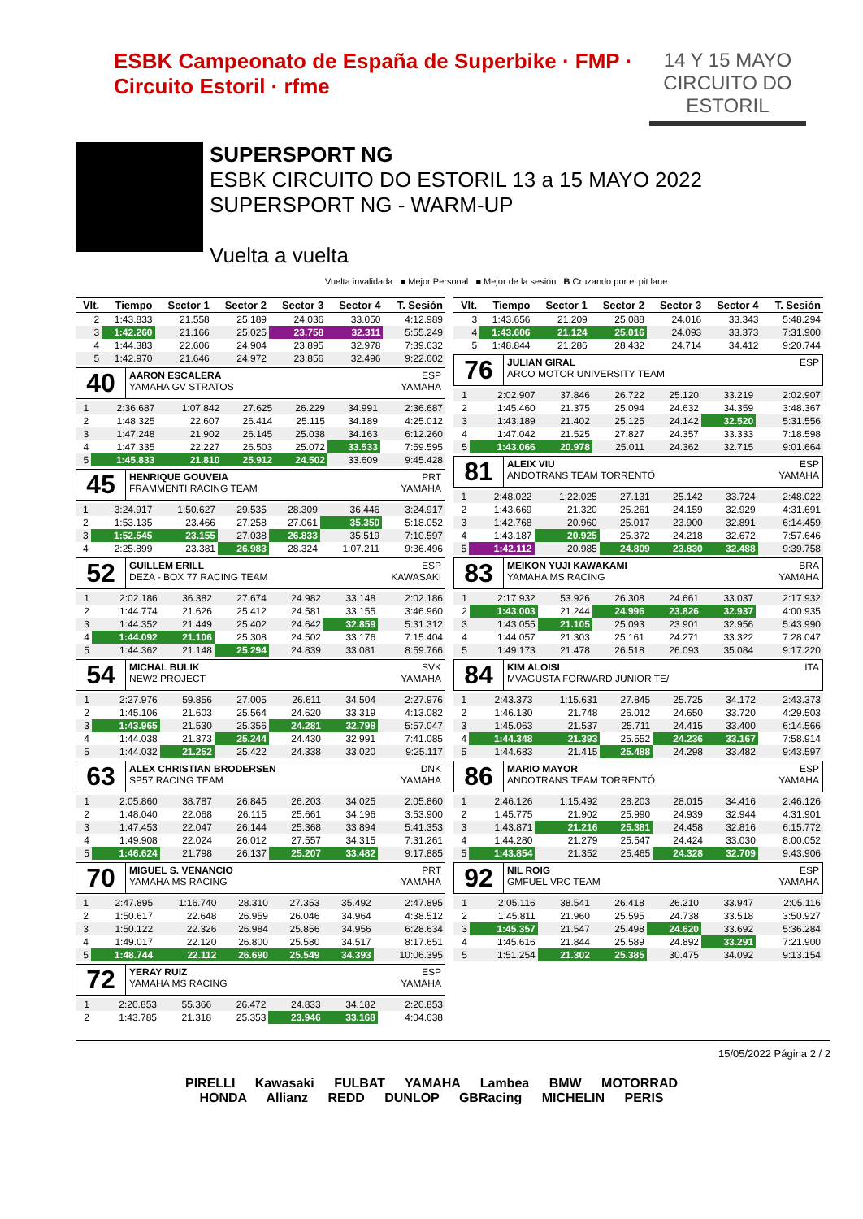ESBK Campeonato de España de Superbike · FMP · Circuito Estoril · rfme
14 Y 15 MAYO
CIRCUITO DO ESTORIL
SUPERSPORT NG
ESBK CIRCUITO DO ESTORIL 13 a 15 MAYO 2022
SUPERSPORT NG - WARM-UP
Vuelta a vuelta
Vuelta invalidada ■ Mejor Personal ■ Mejor de la sesión B Cruzando por el pit lane
| Vlt. | Tiempo | Sector 1 | Sector 2 | Sector 3 | Sector 4 | T. Sesión |
| --- | --- | --- | --- | --- | --- | --- |
| 2 | 1:43.833 | 21.558 | 25.189 | 24.036 | 33.050 | 4:12.989 |
| 3 | 1:42.260 | 21.166 | 25.025 | 23.758 | 32.311 | 5:55.249 |
| 4 | 1:44.383 | 22.606 | 24.904 | 23.895 | 32.978 | 7:39.632 |
| 5 | 1:42.970 | 21.646 | 24.972 | 23.856 | 32.496 | 9:22.602 |
40
AARON ESCALERA ESP
YAMAHA GV STRATOS YAMAHA
| 1 | 2:36.687 | 1:07.842 | 27.625 | 26.229 | 34.991 | 2:36.687 |
| 2 | 1:48.325 | 22.607 | 26.414 | 25.115 | 34.189 | 4:25.012 |
| 3 | 1:47.248 | 21.902 | 26.145 | 25.038 | 34.163 | 6:12.260 |
| 4 | 1:47.335 | 22.227 | 26.503 | 25.072 | 33.533 | 7:59.595 |
| 5 | 1:45.833 | 21.810 | 25.912 | 24.502 | 33.609 | 9:45.428 |
45
HENRIQUE GOUVEIA PRT
FRAMMENTI RACING TEAM YAMAHA
| 1 | 3:24.917 | 1:50.627 | 29.535 | 28.309 | 36.446 | 3:24.917 |
| 2 | 1:53.135 | 23.466 | 27.258 | 27.061 | 35.350 | 5:18.052 |
| 3 | 1:52.545 | 23.155 | 27.038 | 26.833 | 35.519 | 7:10.597 |
| 4 | 2:25.899 | 23.381 | 26.983 | 28.324 | 1:07.211 | 9:36.496 |
52
GUILLEM ERILL ESP
DEZA - BOX 77 RACING TEAM KAWASAKI
| 1 | 2:02.186 | 36.382 | 27.674 | 24.982 | 33.148 | 2:02.186 |
| 2 | 1:44.774 | 21.626 | 25.412 | 24.581 | 33.155 | 3:46.960 |
| 3 | 1:44.352 | 21.449 | 25.402 | 24.642 | 32.859 | 5:31.312 |
| 4 | 1:44.092 | 21.106 | 25.308 | 24.502 | 33.176 | 7:15.404 |
| 5 | 1:44.362 | 21.148 | 25.294 | 24.839 | 33.081 | 8:59.766 |
54
MICHAL BULIK SVK
NEW2 PROJECT YAMAHA
| 1 | 2:27.976 | 59.856 | 27.005 | 26.611 | 34.504 | 2:27.976 |
| 2 | 1:45.106 | 21.603 | 25.564 | 24.620 | 33.319 | 4:13.082 |
| 3 | 1:43.965 | 21.530 | 25.356 | 24.281 | 32.798 | 5:57.047 |
| 4 | 1:44.038 | 21.373 | 25.244 | 24.430 | 32.991 | 7:41.085 |
| 5 | 1:44.032 | 21.252 | 25.422 | 24.338 | 33.020 | 9:25.117 |
63
ALEX CHRISTIAN BRODERSEN DNK
SP57 RACING TEAM YAMAHA
| 1 | 2:05.860 | 38.787 | 26.845 | 26.203 | 34.025 | 2:05.860 |
| 2 | 1:48.040 | 22.068 | 26.115 | 25.661 | 34.196 | 3:53.900 |
| 3 | 1:47.453 | 22.047 | 26.144 | 25.368 | 33.894 | 5:41.353 |
| 4 | 1:49.908 | 22.024 | 26.012 | 27.557 | 34.315 | 7:31.261 |
| 5 | 1:46.624 | 21.798 | 26.137 | 25.207 | 33.482 | 9:17.885 |
70
MIGUEL S. VENANCIO PRT
YAMAHA MS RACING YAMAHA
| 1 | 2:47.895 | 1:16.740 | 28.310 | 27.353 | 35.492 | 2:47.895 |
| 2 | 1:50.617 | 22.648 | 26.959 | 26.046 | 34.964 | 4:38.512 |
| 3 | 1:50.122 | 22.326 | 26.984 | 25.856 | 34.956 | 6:28.634 |
| 4 | 1:49.017 | 22.120 | 26.800 | 25.580 | 34.517 | 8:17.651 |
| 5 | 1:48.744 | 22.112 | 26.690 | 25.549 | 34.393 | 10:06.395 |
72
YERAY RUIZ ESP
YAMAHA MS RACING YAMAHA
| 1 | 2:20.853 | 55.366 | 26.472 | 24.833 | 34.182 | 2:20.853 |
| 2 | 1:43.785 | 21.318 | 25.353 | 23.946 | 33.168 | 4:04.638 |
| Vlt. | Tiempo | Sector 1 | Sector 2 | Sector 3 | Sector 4 | T. Sesión |
| --- | --- | --- | --- | --- | --- | --- |
| 3 | 1:43.656 | 21.209 | 25.088 | 24.016 | 33.343 | 5:48.294 |
| 4 | 1:43.606 | 21.124 | 25.016 | 24.093 | 33.373 | 7:31.900 |
| 5 | 1:48.844 | 21.286 | 28.432 | 24.714 | 34.412 | 9:20.744 |
76
JULIAN GIRAL ESP
ARCO MOTOR UNIVERSITY TEAM
| 1 | 2:02.907 | 37.846 | 26.722 | 25.120 | 33.219 | 2:02.907 |
| 2 | 1:45.460 | 21.375 | 25.094 | 24.632 | 34.359 | 3:48.367 |
| 3 | 1:43.189 | 21.402 | 25.125 | 24.142 | 32.520 | 5:31.556 |
| 4 | 1:47.042 | 21.525 | 27.827 | 24.357 | 33.333 | 7:18.598 |
| 5 | 1:43.066 | 20.978 | 25.011 | 24.362 | 32.715 | 9:01.664 |
81
ALEIX VIU ESP
ANDOTRANS TEAM TORRENTÓ YAMAHA
| 1 | 2:48.022 | 1:22.025 | 27.131 | 25.142 | 33.724 | 2:48.022 |
| 2 | 1:43.669 | 21.320 | 25.261 | 24.159 | 32.929 | 4:31.691 |
| 3 | 1:42.768 | 20.960 | 25.017 | 23.900 | 32.891 | 6:14.459 |
| 4 | 1:43.187 | 20.925 | 25.372 | 24.218 | 32.672 | 7:57.646 |
| 5 | 1:42.112 | 20.985 | 24.809 | 23.830 | 32.488 | 9:39.758 |
83
MEIKON YUJI KAWAKAMI BRA
YAMAHA MS RACING YAMAHA
| 1 | 2:17.932 | 53.926 | 26.308 | 24.661 | 33.037 | 2:17.932 |
| 2 | 1:43.003 | 21.244 | 24.996 | 23.826 | 32.937 | 4:00.935 |
| 3 | 1:43.055 | 21.105 | 25.093 | 23.901 | 32.956 | 5:43.990 |
| 4 | 1:44.057 | 21.303 | 25.161 | 24.271 | 33.322 | 7:28.047 |
| 5 | 1:49.173 | 21.478 | 26.518 | 26.093 | 35.084 | 9:17.220 |
84
KIM ALOISI ITA
MVAGUSTA FORWARD JUNIOR TE/
| 1 | 2:43.373 | 1:15.631 | 27.845 | 25.725 | 34.172 | 2:43.373 |
| 2 | 1:46.130 | 21.748 | 26.012 | 24.650 | 33.720 | 4:29.503 |
| 3 | 1:45.063 | 21.537 | 25.711 | 24.415 | 33.400 | 6:14.566 |
| 4 | 1:44.348 | 21.393 | 25.552 | 24.236 | 33.167 | 7:58.914 |
| 5 | 1:44.683 | 21.415 | 25.488 | 24.298 | 33.482 | 9:43.597 |
86
MARIO MAYOR ESP
ANDOTRANS TEAM TORRENTÓ YAMAHA
| 1 | 2:46.126 | 1:15.492 | 28.203 | 28.015 | 34.416 | 2:46.126 |
| 2 | 1:45.775 | 21.902 | 25.990 | 24.939 | 32.944 | 4:31.901 |
| 3 | 1:43.871 | 21.216 | 25.381 | 24.458 | 32.816 | 6:15.772 |
| 4 | 1:44.280 | 21.279 | 25.547 | 24.424 | 33.030 | 8:00.052 |
| 5 | 1:43.854 | 21.352 | 25.465 | 24.328 | 32.709 | 9:43.906 |
92
NIL ROIG ESP
GMFUEL VRC TEAM YAMAHA
| 1 | 2:05.116 | 38.541 | 26.418 | 26.210 | 33.947 | 2:05.116 |
| 2 | 1:45.811 | 21.960 | 25.595 | 24.738 | 33.518 | 3:50.927 |
| 3 | 1:45.357 | 21.547 | 25.498 | 24.620 | 33.692 | 5:36.284 |
| 4 | 1:45.616 | 21.844 | 25.589 | 24.892 | 33.291 | 7:21.900 |
| 5 | 1:51.254 | 21.302 | 25.385 | 30.475 | 34.092 | 9:13.154 |
15/05/2022 Página 2 / 2
PIRELLI Kawasaki FULBAT YAMAHA Lambea BMW MOTORRAD
HONDA Allianz REDD DUNLOP GBRacing MICHELIN PERIS